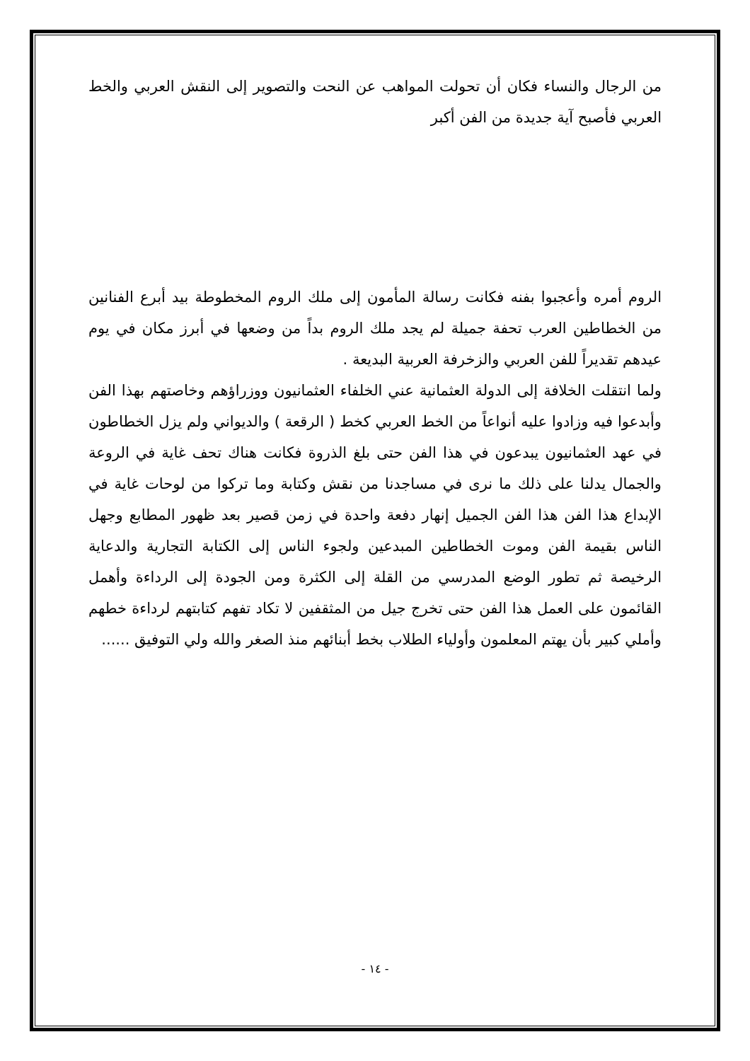من الرجال والنساء فكان أن تحولت المواهب عن النحت والتصوير إلى النقش العربي والخط العربي فأصبح آية جديدة من الفن أكبر
الروم أمره وأعجبوا بفنه فكانت رسالة المأمون إلى ملك الروم المخطوطة بيد أبرع الفنانين من الخطاطين العرب تحفة جميلة لم يجد ملك الروم بداً من وضعها في أبرز مكان في يوم عيدهم تقديراً للفن العربي والزخرفة العربية البديعة .
ولما انتقلت الخلافة إلى الدولة العثمانية عني الخلفاء العثمانيون ووزراؤهم وخاصتهم بهذا الفن وأبدعوا فيه وزادوا عليه أنواعاً من الخط العربي كخط ( الرقعة ) والديواني ولم يزل الخطاطون في عهد العثمانيون يبدعون في هذا الفن حتى بلغ الذروة فكانت هناك تحف غاية في الروعة والجمال يدلنا على ذلك ما نرى في مساجدنا من نقش وكتابة وما تركوا من لوحات غاية في الإبداع هذا الفن هذا الفن الجميل إنهار دفعة واحدة في زمن قصير بعد ظهور المطابع وجهل الناس بقيمة الفن وموت الخطاطين المبدعين ولجوء الناس إلى الكتابة التجارية والدعاية الرخيصة ثم تطور الوضع المدرسي من القلة إلى الكثرة ومن الجودة إلى الرداءة وأهمل القائمون على العمل هذا الفن حتى تخرج جيل من المثقفين لا تكاد تفهم كتابتهم لرداءة خطهم وأملي كبير بأن يهتم المعلمون وأولياء الطلاب بخط أبنائهم منذ الصغر والله ولي التوفيق ......
- ١٤ -